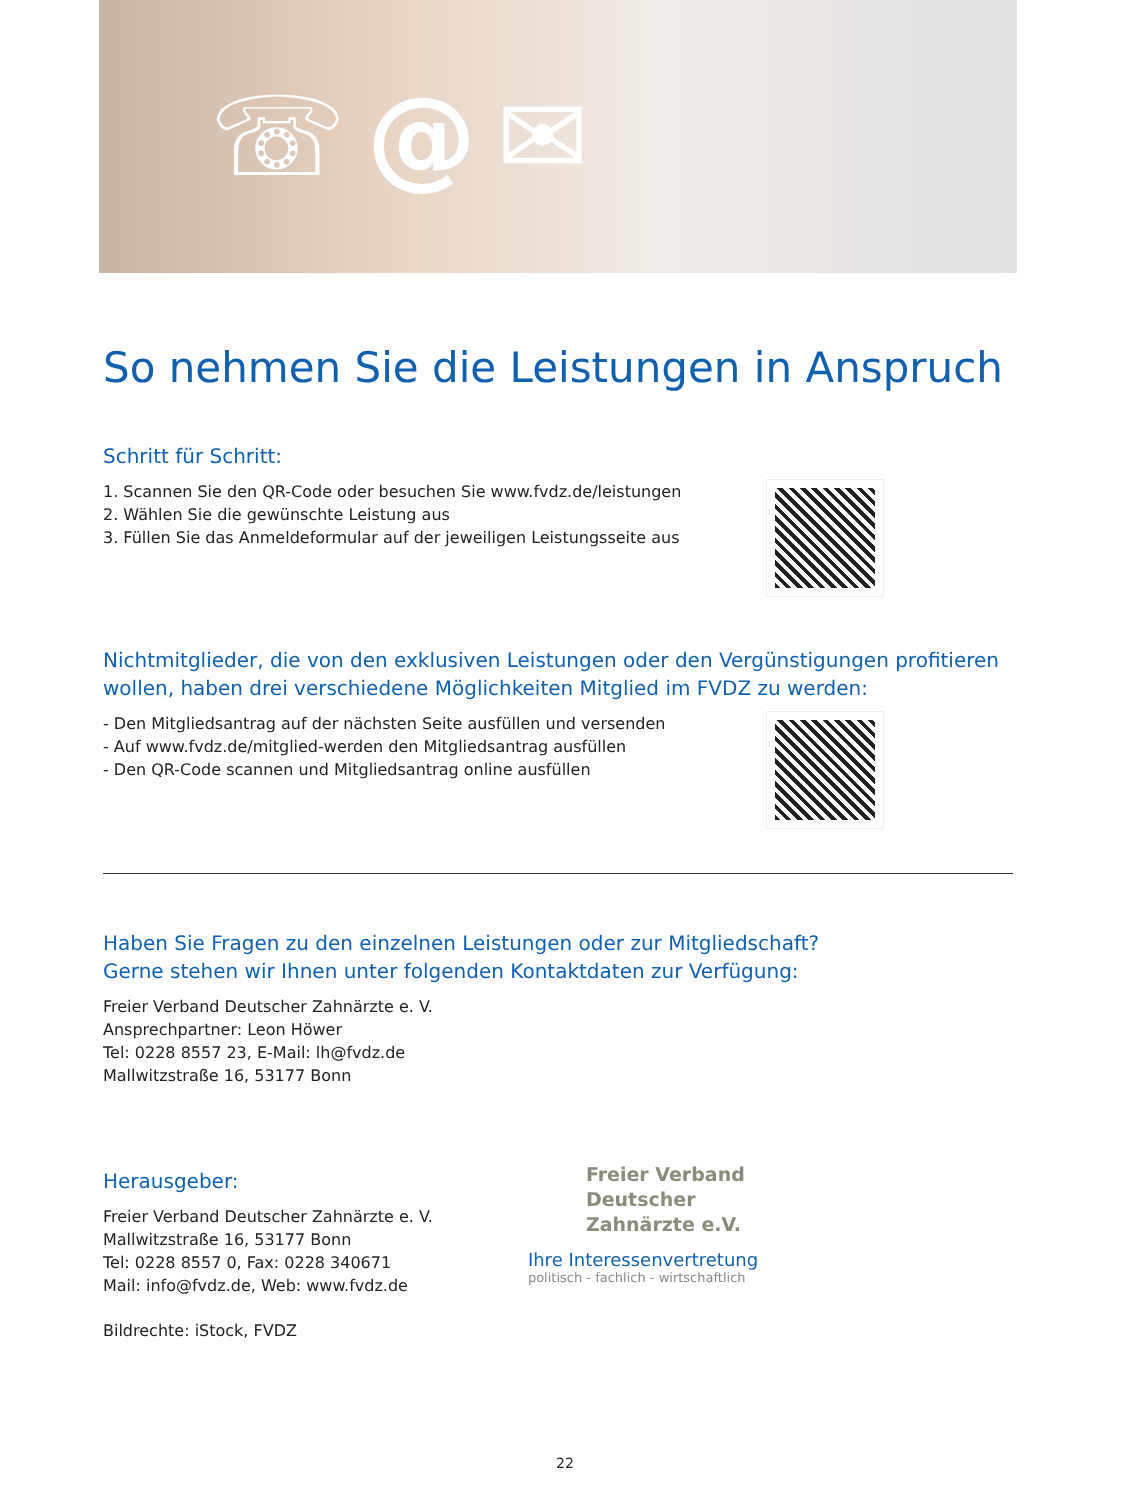☏ @ ✉
So nehmen Sie die Leistungen in Anspruch
Schritt für Schritt:
1. Scannen Sie den QR-Code oder besuchen Sie www.fvdz.de/leistungen
2. Wählen Sie die gewünschte Leistung aus
3. Füllen Sie das Anmeldeformular auf der jeweiligen Leistungsseite aus
Nichtmitglieder, die von den exklusiven Leistungen oder den Vergünstigungen profitieren wollen, haben drei verschiedene Möglichkeiten Mitglied im FVDZ zu werden:
- Den Mitgliedsantrag auf der nächsten Seite ausfüllen und versenden
- Auf www.fvdz.de/mitglied-werden den Mitgliedsantrag ausfüllen
- Den QR-Code scannen und Mitgliedsantrag online ausfüllen
Haben Sie Fragen zu den einzelnen Leistungen oder zur Mitgliedschaft?
Gerne stehen wir Ihnen unter folgenden Kontaktdaten zur Verfügung:
Freier Verband Deutscher Zahnärzte e. V.
Ansprechpartner: Leon Höwer
Tel: 0228 8557 23, E-Mail: lh@fvdz.de
Mallwitzstraße 16, 53177 Bonn
Herausgeber:
Freier Verband Deutscher Zahnärzte e. V.
Mallwitzstraße 16, 53177 Bonn
Tel: 0228 8557 0, Fax: 0228 340671
Mail: info@fvdz.de, Web: www.fvdz.de
Bildrechte: iStock, FVDZ
Freier Verband
Deutscher
Zahnärzte e.V.
Ihre Interessenvertretung
politisch - fachlich - wirtschaftlich
22